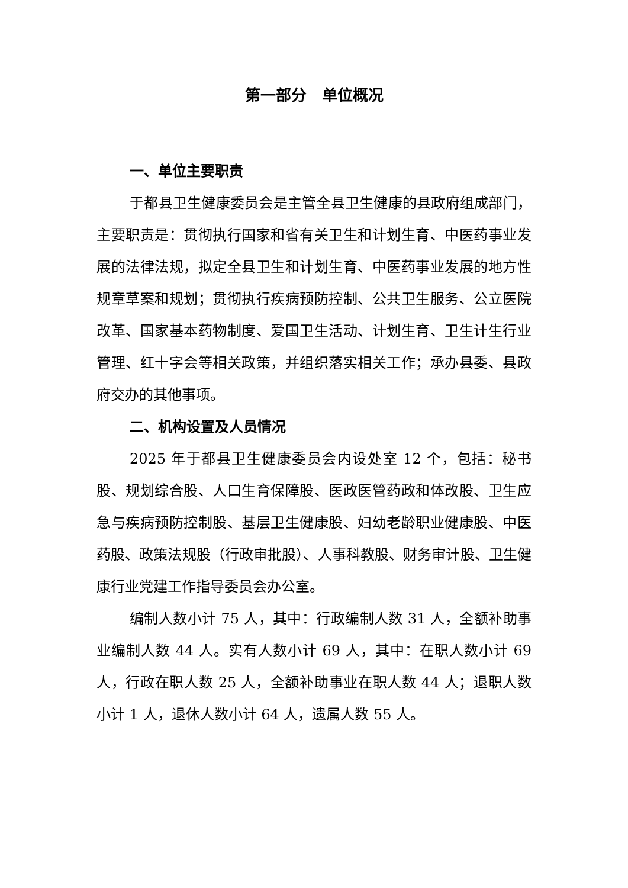第一部分　单位概况
一、单位主要职责
于都县卫生健康委员会是主管全县卫生健康的县政府组成部门，主要职责是：贯彻执行国家和省有关卫生和计划生育、中医药事业发展的法律法规，拟定全县卫生和计划生育、中医药事业发展的地方性规章草案和规划；贯彻执行疾病预防控制、公共卫生服务、公立医院改革、国家基本药物制度、爱国卫生活动、计划生育、卫生计生行业管理、红十字会等相关政策，并组织落实相关工作；承办县委、县政府交办的其他事项。
二、机构设置及人员情况
2025 年于都县卫生健康委员会内设处室 12 个，包括：秘书股、规划综合股、人口生育保障股、医政医管药政和体改股、卫生应急与疾病预防控制股、基层卫生健康股、妇幼老龄职业健康股、中医药股、政策法规股（行政审批股）、人事科教股、财务审计股、卫生健康行业党建工作指导委员会办公室。
编制人数小计 75 人，其中：行政编制人数 31 人，全额补助事业编制人数 44 人。实有人数小计 69 人，其中：在职人数小计 69 人，行政在职人数 25 人，全额补助事业在职人数 44 人；退职人数小计 1 人，退休人数小计 64 人，遗属人数 55 人。